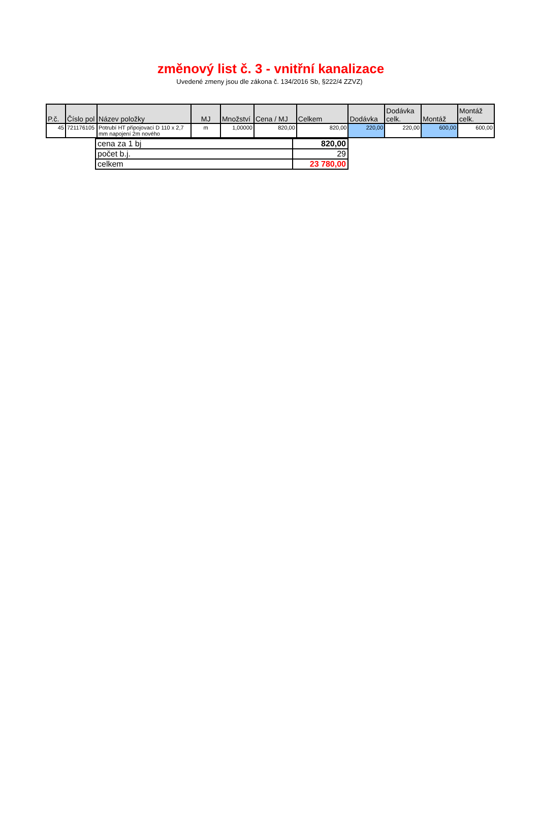změnový list č. 3 - vnitřní kanalizace
Uvedené zmeny jsou dle zákona č. 134/2016 Sb, §222/4 ZZVZ)
| P.č. | Číslo pol | Název položky | MJ | Množství | Cena / MJ | Celkem | Dodávka | Dodávka celk. | Montáž | Montáž celk. |
| --- | --- | --- | --- | --- | --- | --- | --- | --- | --- | --- |
| 45 | 721176105 | Potrubí HT připojovací D 110 x 2,7 mm napojení 2m nového | m | 1,00000 | 820,00 | 820,00 | 220,00 | 220,00 | 600,00 | 600,00 |
| cena za 1 bj | 820,00 |
| počet b.j. | 29 |
| celkem | 23 780,00 |